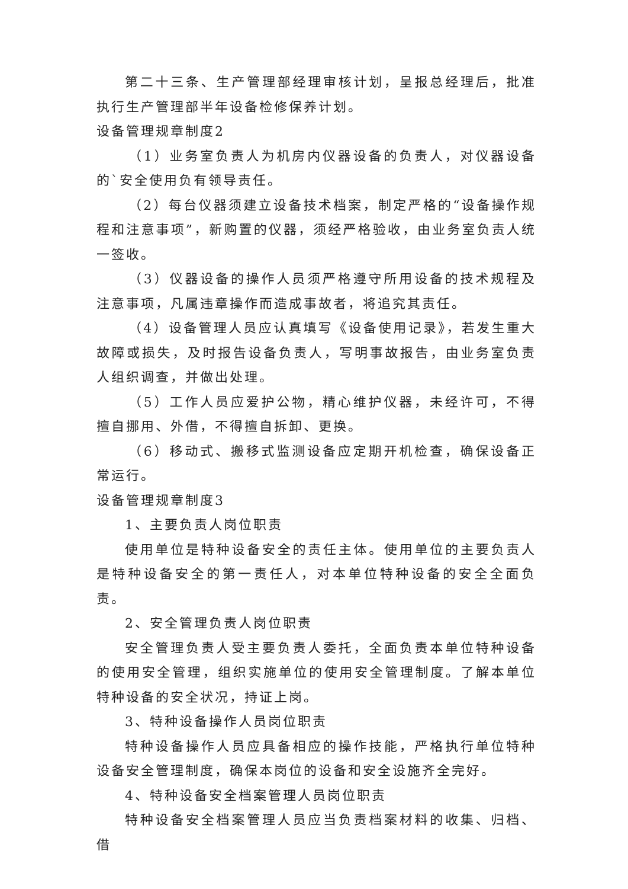第二十三条、生产管理部经理审核计划，呈报总经理后，批准执行生产管理部半年设备检修保养计划。
设备管理规章制度2
（1）业务室负责人为机房内仪器设备的负责人，对仪器设备的`安全使用负有领导责任。
（2）每台仪器须建立设备技术档案，制定严格的“设备操作规程和注意事项”，新购置的仪器，须经严格验收，由业务室负责人统一签收。
（3）仪器设备的操作人员须严格遵守所用设备的技术规程及注意事项，凡属违章操作而造成事故者，将追究其责任。
（4）设备管理人员应认真填写《设备使用记录》，若发生重大故障或损失，及时报告设备负责人，写明事故报告，由业务室负责人组织调查，并做出处理。
（5）工作人员应爱护公物，精心维护仪器，未经许可，不得擅自挪用、外借，不得擅自拆卸、更换。
（6）移动式、搬移式监测设备应定期开机检查，确保设备正常运行。
设备管理规章制度3
1、主要负责人岗位职责
使用单位是特种设备安全的责任主体。使用单位的主要负责人是特种设备安全的第一责任人，对本单位特种设备的安全全面负责。
2、安全管理负责人岗位职责
安全管理负责人受主要负责人委托，全面负责本单位特种设备的使用安全管理，组织实施单位的使用安全管理制度。了解本单位特种设备的安全状况，持证上岗。
3、特种设备操作人员岗位职责
特种设备操作人员应具备相应的操作技能，严格执行单位特种设备安全管理制度，确保本岗位的设备和安全设施齐全完好。
4、特种设备安全档案管理人员岗位职责
特种设备安全档案管理人员应当负责档案材料的收集、归档、借